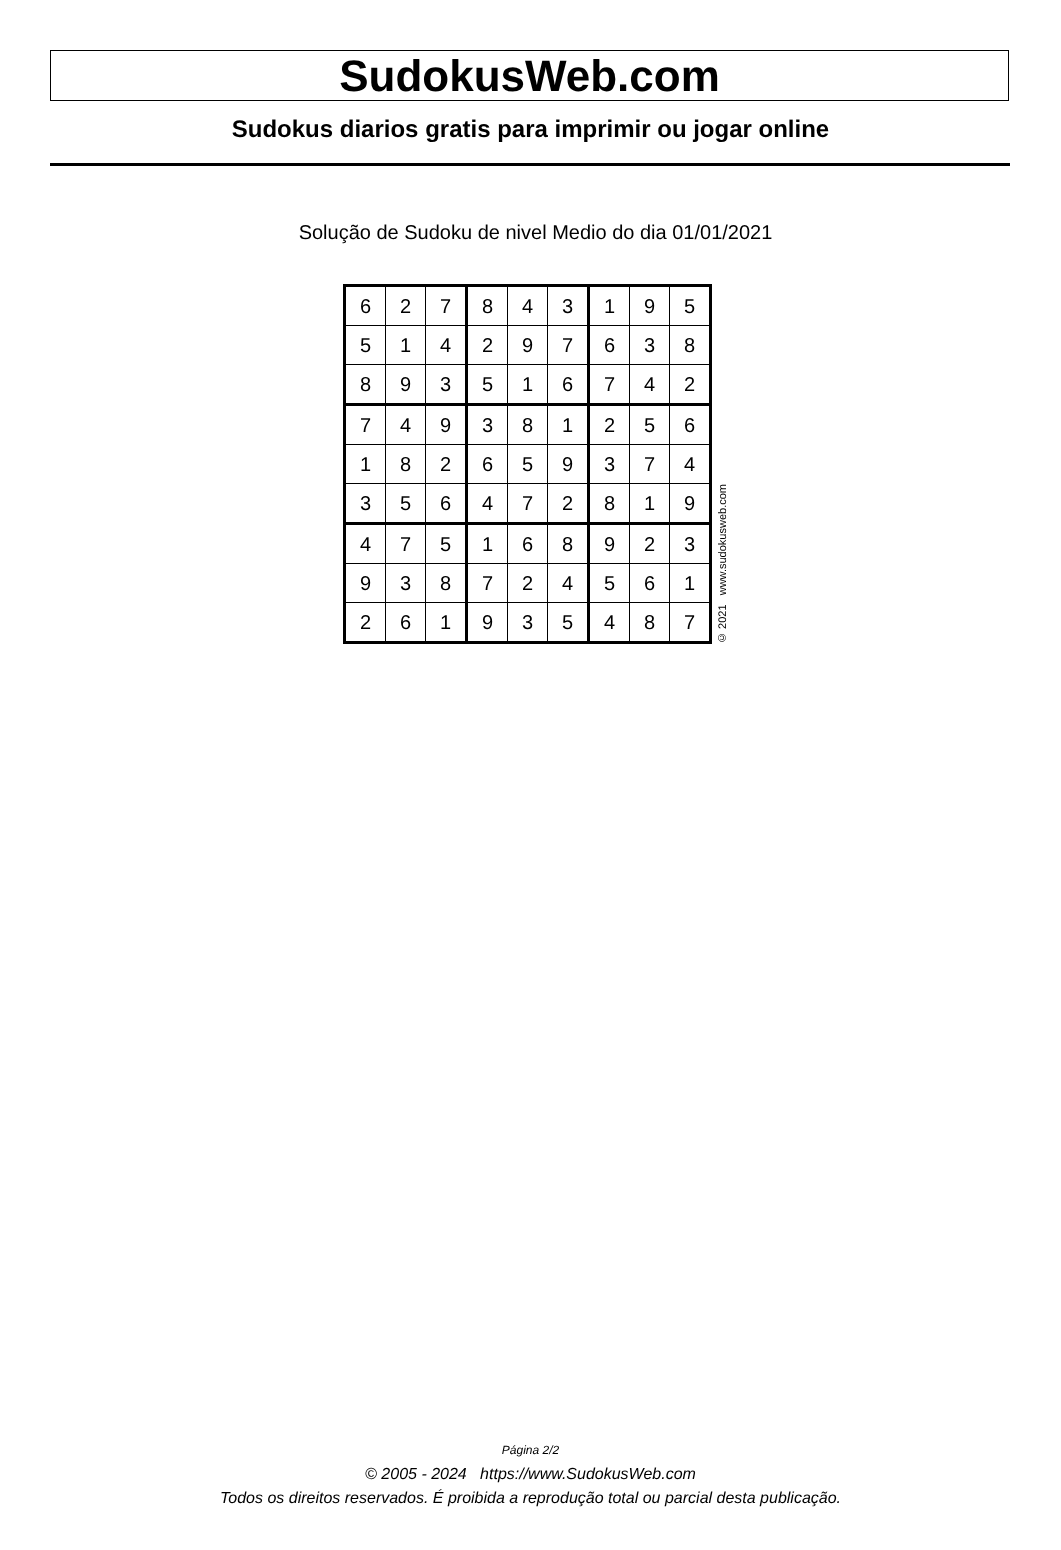SudokusWeb.com
Sudokus diarios gratis para imprimir ou jogar online
Solução de Sudoku de nivel Medio do dia 01/01/2021
| 6 | 2 | 7 | 8 | 4 | 3 | 1 | 9 | 5 |
| 5 | 1 | 4 | 2 | 9 | 7 | 6 | 3 | 8 |
| 8 | 9 | 3 | 5 | 1 | 6 | 7 | 4 | 2 |
| 7 | 4 | 9 | 3 | 8 | 1 | 2 | 5 | 6 |
| 1 | 8 | 2 | 6 | 5 | 9 | 3 | 7 | 4 |
| 3 | 5 | 6 | 4 | 7 | 2 | 8 | 1 | 9 |
| 4 | 7 | 5 | 1 | 6 | 8 | 9 | 2 | 3 |
| 9 | 3 | 8 | 7 | 2 | 4 | 5 | 6 | 1 |
| 2 | 6 | 1 | 9 | 3 | 5 | 4 | 8 | 7 |
© 2021 www.sudokusweb.com
Página 2/2
© 2005 - 2024 https://www.SudokusWeb.com
Todos os direitos reservados. É proibida a reprodução total ou parcial desta publicação.